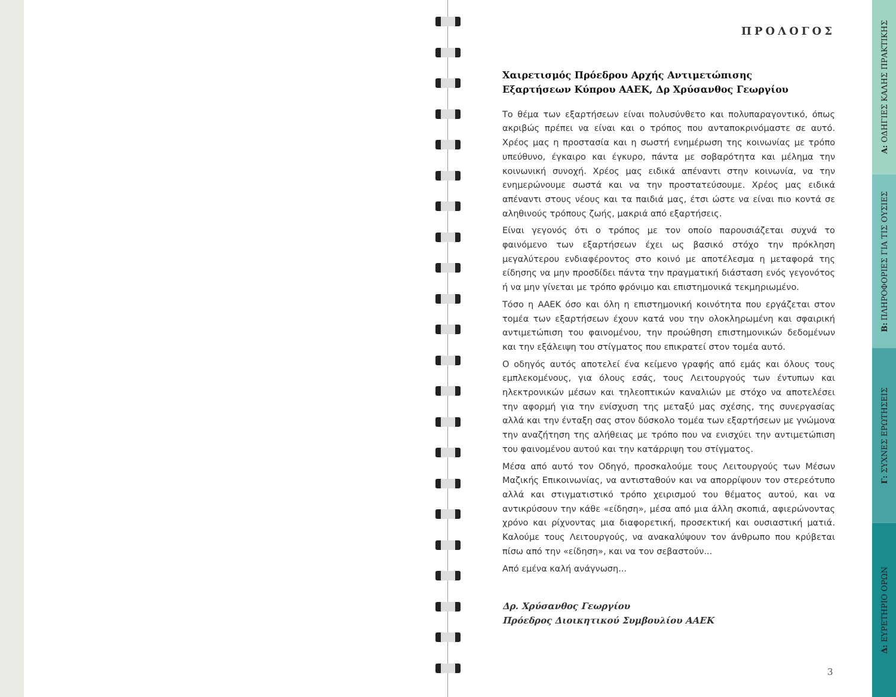ΠΡΟΛΟΓΟΣ
Χαιρετισμός Πρόεδρου Αρχής Αντιμετώπισης
Εξαρτήσεων Κύπρου ΑΑΕΚ, Δρ Χρύσανθος Γεωργίου
Το θέμα των εξαρτήσεων είναι πολυσύνθετο και πολυπαραγοντικό, όπως ακριβώς πρέπει να είναι και ο τρόπος που ανταποκρινόμαστε σε αυτό. Χρέος μας η προστασία και η σωστή ενημέρωση της κοινωνίας με τρόπο υπεύθυνο, έγκαιρο και έγκυρο, πάντα με σοβαρότητα και μέλημα την κοινωνική συνοχή. Χρέος μας ειδικά απέναντι στην κοινωνία, να την ενημερώνουμε σωστά και να την προστατεύσουμε. Χρέος μας ειδικά απέναντι στους νέους και τα παιδιά μας, έτσι ώστε να είναι πιο κοντά σε αληθινούς τρόπους ζωής, μακριά από εξαρτήσεις.
Είναι γεγονός ότι ο τρόπος με τον οποίο παρουσιάζεται συχνά το φαινόμενο των εξαρτήσεων έχει ως βασικό στόχο την πρόκληση μεγαλύτερου ενδιαφέροντος στο κοινό με αποτέλεσμα η μεταφορά της είδησης να μην προσδίδει πάντα την πραγματική διάσταση ενός γεγονότος ή να μην γίνεται με τρόπο φρόνιμο και επιστημονικά τεκμηριωμένο.
Τόσο η ΑΑΕΚ όσο και όλη η επιστημονική κοινότητα που εργάζεται στον τομέα των εξαρτήσεων έχουν κατά νου την ολοκληρωμένη και σφαιρική αντιμετώπιση του φαινομένου, την προώθηση επιστημονικών δεδομένων και την εξάλειψη του στίγματος που επικρατεί στον τομέα αυτό.
Ο οδηγός αυτός αποτελεί ένα κείμενο γραφής από εμάς και όλους τους εμπλεκομένους, για όλους εσάς, τους Λειτουργούς των έντυπων και ηλεκτρονικών μέσων και τηλεοπτικών καναλιών με στόχο να αποτελέσει την αφορμή για την ενίσχυση της μεταξύ μας σχέσης, της συνεργασίας αλλά και την ένταξη σας στον δύσκολο τομέα των εξαρτήσεων με γνώμονα την αναζήτηση της αλήθειας με τρόπο που να ενισχύει την αντιμετώπιση του φαινομένου αυτού και την κατάρριψη του στίγματος.
Μέσα από αυτό τον Οδηγό, προσκαλούμε τους Λειτουργούς των Μέσων Μαζικής Επικοινωνίας, να αντισταθούν και να απορρίψουν τον στερεότυπο αλλά και στιγματιστικό τρόπο χειρισμού του θέματος αυτού, και να αντικρύσουν την κάθε «είδηση», μέσα από μια άλλη σκοπιά, αφιερώνοντας χρόνο και ρίχνοντας μια διαφορετική, προσεκτική και ουσιαστική ματιά. Καλούμε τους Λειτουργούς, να ανακαλύψουν τον άνθρωπο που κρύβεται πίσω από την «είδηση», και να τον σεβαστούν...
Από εμένα καλή ανάγνωση...
Δρ. Χρύσανθος Γεωργίου
Πρόεδρος Διοικητικού Συμβουλίου ΑΑΕΚ
3
Α: ΟΔΗΓΙΕΣ ΚΑΛΗΣ ΠΡΑΚΤΙΚΗΣ
Β: ΠΛΗΡΟΦΟΡΙΕΣ ΓΙΑ ΤΙΣ ΟΥΣΙΕΣ
Γ: ΣΥΧΝΕΣ ΕΡΩΤΗΣΕΙΣ
Δ: ΕΥΡΕΤΗΡΙΟ ΟΡΩΝ